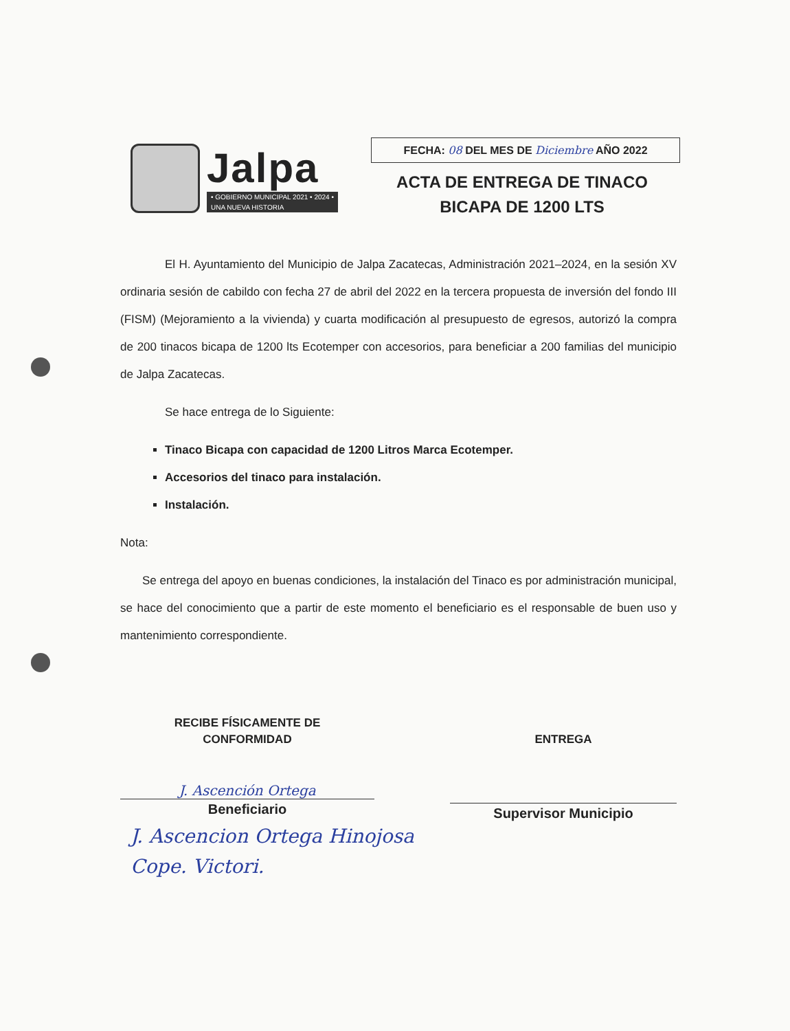Jalpa
• GOBIERNO MUNICIPAL 2021 • 2024 •
UNA NUEVA HISTORIA
FECHA: 08 DEL MES DE Diciembre AÑO 2022
ACTA DE ENTREGA DE TINACO
BICAPA DE 1200 LTS
El H. Ayuntamiento del Municipio de Jalpa Zacatecas, Administración 2021–2024, en la sesión XV ordinaria sesión de cabildo con fecha 27 de abril del 2022 en la tercera propuesta de inversión del fondo III (FISM) (Mejoramiento a la vivienda) y cuarta modificación al presupuesto de egresos, autorizó la compra de 200 tinacos bicapa de 1200 lts Ecotemper con accesorios, para beneficiar a 200 familias del municipio de Jalpa Zacatecas.
Se hace entrega de lo Siguiente:
Tinaco Bicapa con capacidad de 1200 Litros Marca Ecotemper.
Accesorios del tinaco para instalación.
Instalación.
Nota:
Se entrega del apoyo en buenas condiciones, la instalación del Tinaco es por administración municipal, se hace del conocimiento que a partir de este momento el beneficiario es el responsable de buen uso y mantenimiento correspondiente.
RECIBE FÍSICAMENTE DE
CONFORMIDAD
J. Ascención Ortega
Beneficiario
ENTREGA
Supervisor Municipio
J. Ascencion Ortega Hinojosa
Cope. Victori.